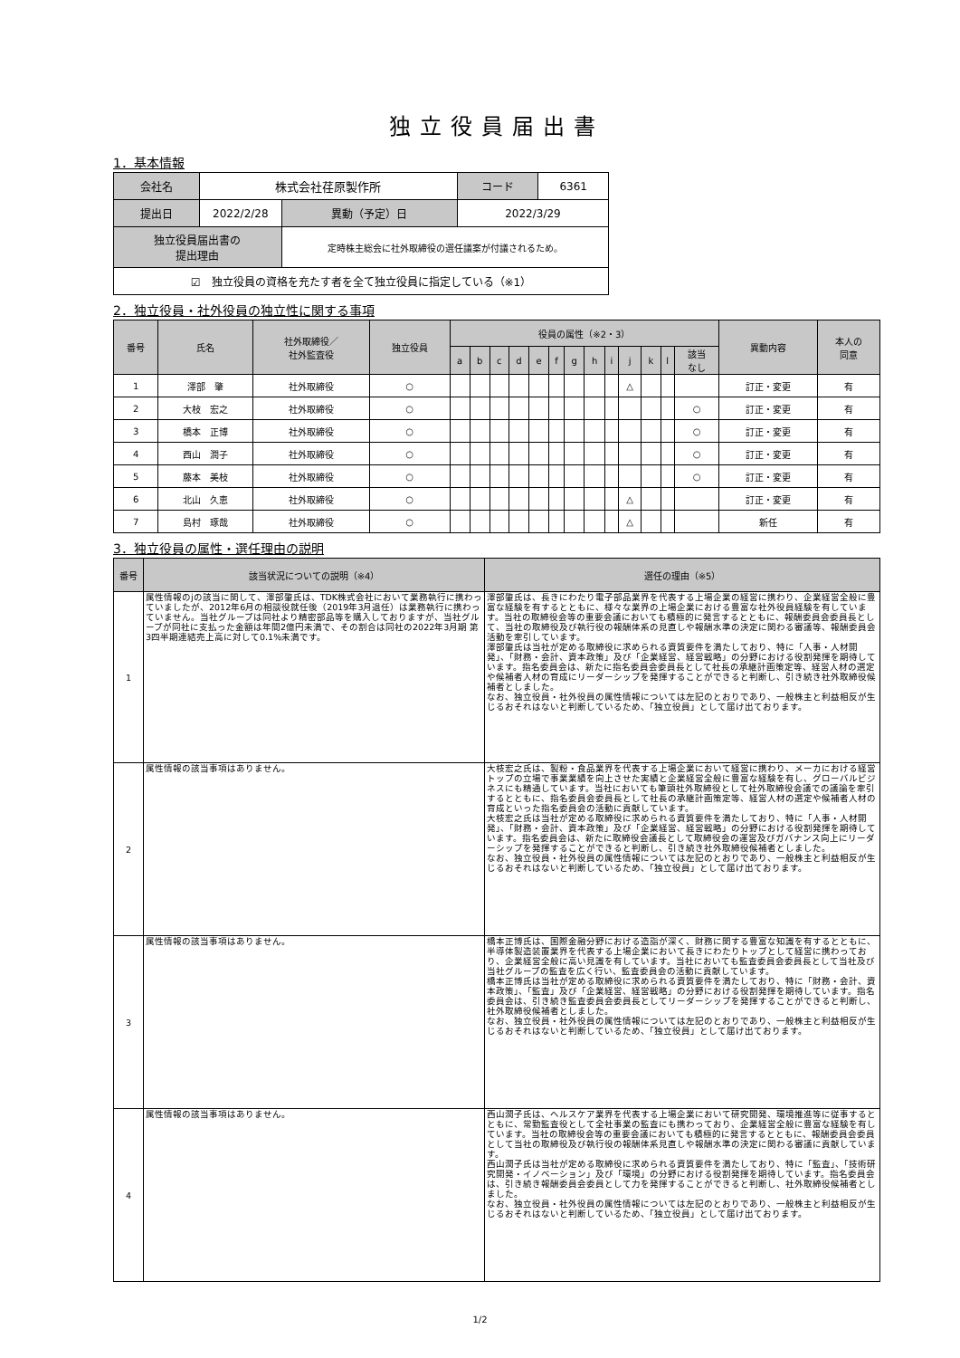独立役員届出書
1．基本情報
| 会社名 | 株式会社荏原製作所 | | | コード | 6361 |
| 提出日 | 2022/2/28 | | 異動（予定）日 | 2022/3/29 | |
| 独立役員届出書の 提出理由 | | 定時株主総会に社外取締役の選任議案が付議されるため。 | | | |
| ☑ 独立役員の資格を充たす者を全て独立役員に指定している（※1） | | | | | |
2．独立役員・社外役員の独立性に関する事項
| 番号 | 氏名 | 社外取締役／ 社外監査役 | 独立役員 | 役員の属性（※2・3） | | | | | | | | | | | | | 異動内容 | 本人の 同意 |
| --- | --- | --- | --- | --- | --- | --- | --- | --- | --- | --- | --- | --- | --- | --- | --- | --- | --- | --- |
| | | | | a | b | c | d | e | f | g | h | i | j | k | l | 該当 なし | | |
| 1 | 澤部 肇 | 社外取締役 | ○ | | | | | | | | | | △ | | | | 訂正・変更 | 有 |
| 2 | 大枝 宏之 | 社外取締役 | ○ | | | | | | | | | | | | | ○ | 訂正・変更 | 有 |
| 3 | 橋本 正博 | 社外取締役 | ○ | | | | | | | | | | | | | ○ | 訂正・変更 | 有 |
| 4 | 西山 潤子 | 社外取締役 | ○ | | | | | | | | | | | | | ○ | 訂正・変更 | 有 |
| 5 | 藤本 美枝 | 社外取締役 | ○ | | | | | | | | | | | | | ○ | 訂正・変更 | 有 |
| 6 | 北山 久恵 | 社外取締役 | ○ | | | | | | | | | | △ | | | | 訂正・変更 | 有 |
| 7 | 島村 琢哉 | 社外取締役 | ○ | | | | | | | | | | △ | | | | 新任 | 有 |
3．独立役員の属性・選任理由の説明
| 番号 | 該当状況についての説明（※4） | 選任の理由（※5） |
| --- | --- | --- |
| 1 | 属性情報のjの該当に関して、澤部肇氏は、TDK株式会社において業務執行に携わっていましたが、2012年6月の相談役就任後（2019年3月退任）は業務執行に携わっていません。当社グループは同社より精密部品等を購入しておりますが、当社グループが同社に支払った金額は年間2億円未満で、その割合は同社の2022年3月期 第3四半期連結売上高に対して0.1%未満です。 | 澤部肇氏は、長きにわたり電子部品業界を代表する上場企業の経営に携わり、企業経営全般に豊富な経験を有するとともに、様々な業界の上場企業における豊富な社外役員経験を有しています。当社の取締役会等の重要会議においても積極的に発言するとともに、報酬委員会委員長として、当社の取締役及び執行役の報酬体系の見直しや報酬水準の決定に関わる審議等、報酬委員会活動を牽引しています。 澤部肇氏は当社が定める取締役に求められる資質要件を満たしており、特に「人事・人材開発」、「財務・会計、資本政策」及び「企業経営、経営戦略」の分野における役割発揮を期待しています。指名委員会は、新たに指名委員会委員長として社長の承継計画策定等、経営人材の選定や候補者人材の育成にリーダーシップを発揮することができると判断し、引き続き社外取締役候補者としました。 なお、独立役員・社外役員の属性情報については左記のとおりであり、一般株主と利益相反が生じるおそれはないと判断しているため、「独立役員」として届け出ております。 |
| 2 | 属性情報の該当事項はありません。 | 大枝宏之氏は、製粉・食品業界を代表する上場企業において経営に携わり、メーカにおける経営トップの立場で事業業績を向上させた実績と企業経営全般に豊富な経験を有し、グローバルビジネスにも精通しています。当社においても筆頭社外取締役として社外取締役会議での議論を牽引するとともに、指名委員会委員長として社長の承継計画策定等、経営人材の選定や候補者人材の育成といった指名委員会の活動に貢献しています。 大枝宏之氏は当社が定める取締役に求められる資質要件を満たしており、特に「人事・人材開発」、「財務・会計、資本政策」及び「企業経営、経営戦略」の分野における役割発揮を期待しています。指名委員会は、新たに取締役会議長として取締役会の運営及びガバナンス向上にリーダーシップを発揮することができると判断し、引き続き社外取締役候補者としました。 なお、独立役員・社外役員の属性情報については左記のとおりであり、一般株主と利益相反が生じるおそれはないと判断しているため、「独立役員」として届け出ております。 |
| 3 | 属性情報の該当事項はありません。 | 橋本正博氏は、国際金融分野における造詣が深く、財務に関する豊富な知識を有するとともに、半導体製造装置業界を代表する上場企業において長きにわたりトップとして経営に携わっており、企業経営全般に高い見識を有しています。当社においても監査委員会委員長として当社及び当社グループの監査を広く行い、監査委員会の活動に貢献しています。 橋本正博氏は当社が定める取締役に求められる資質要件を満たしており、特に「財務・会計、資本政策」、「監査」及び「企業経営、経営戦略」の分野における役割発揮を期待しています。指名委員会は、引き続き監査委員会委員長としてリーダーシップを発揮することができると判断し、社外取締役候補者としました。 なお、独立役員・社外役員の属性情報については左記のとおりであり、一般株主と利益相反が生じるおそれはないと判断しているため、「独立役員」として届け出ております。 |
| 4 | 属性情報の該当事項はありません。 | 西山潤子氏は、ヘルスケア業界を代表する上場企業において研究開発、環境推進等に従事するとともに、常勤監査役として全社事業の監査にも携わっており、企業経営全般に豊富な経験を有しています。当社の取締役会等の重要会議においても積極的に発言するとともに、報酬委員会委員として当社の取締役及び執行役の報酬体系見直しや報酬水準の決定に関わる審議に貢献しています。 西山潤子氏は当社が定める取締役に求められる資質要件を満たしており、特に「監査」、「技術研究開発・イノベーション」及び「環境」の分野における役割発揮を期待しています。指名委員会は、引き続き報酬委員会委員として力を発揮することができると判断し、社外取締役候補者としました。 なお、独立役員・社外役員の属性情報については左記のとおりであり、一般株主と利益相反が生じるおそれはないと判断しているため、「独立役員」として届け出ております。 |
1/2